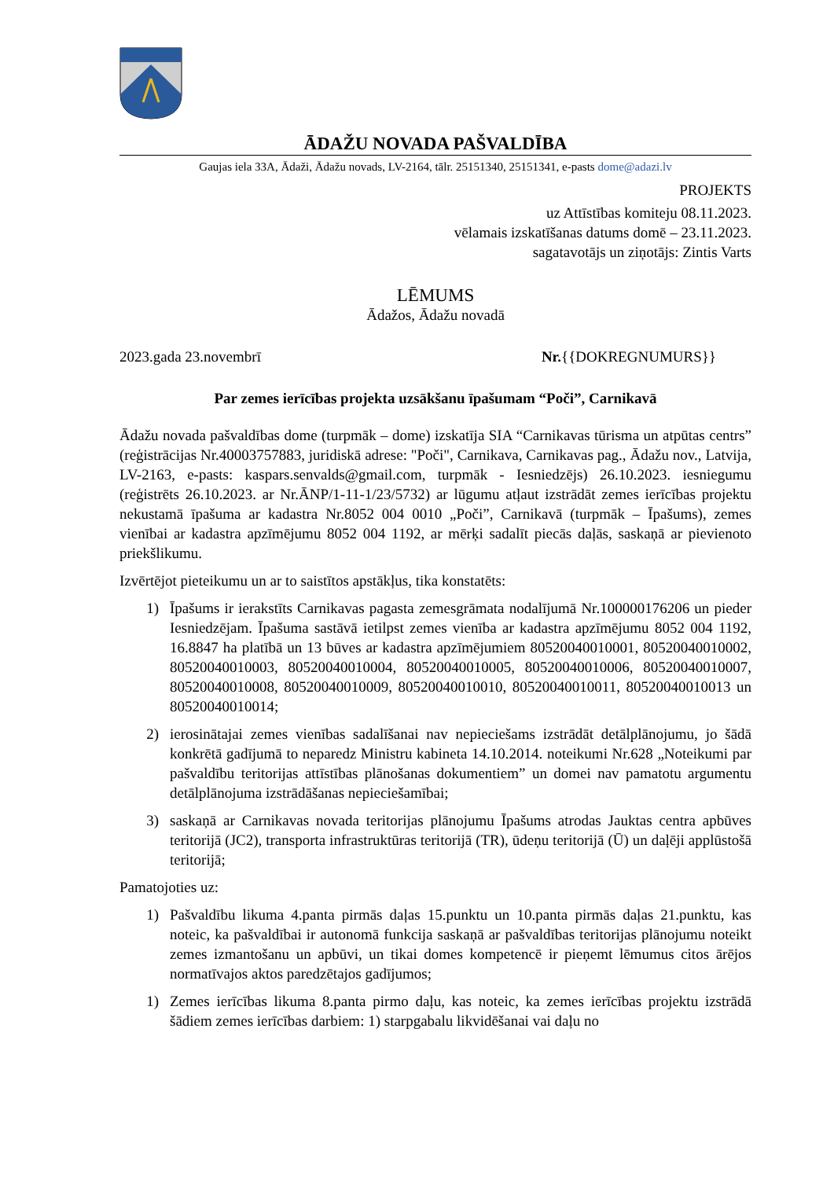ĀDAŽU NOVADA PAŠVALDĪBA
Gaujas iela 33A, Ādaži, Ādažu novads, LV-2164, tālr. 25151340, 25151341, e-pasts dome@adazi.lv
PROJEKTS
uz Attīstības komiteju 08.11.2023.
vēlamais izskatīšanas datums domē – 23.11.2023.
sagatavotājs un ziņotājs: Zintis Varts
LĒMUMS
Ādažos, Ādažu novadā
2023.gada 23.novembrī Nr.{{DOKREGNUMURS}}
Par zemes ierīcības projekta uzsākšanu īpašumam “Poči”, Carnikavā
Ādažu novada pašvaldības dome (turpmāk – dome) izskatīja SIA “Carnikavas tūrisma un atpūtas centrs” (reģistrācijas Nr.40003757883, juridiskā adrese: "Poči", Carnikava, Carnikavas pag., Ādažu nov., Latvija, LV-2163, e-pasts: kaspars.senvalds@gmail.com, turpmāk - Iesniedzējs) 26.10.2023. iesniegumu (reģistrēts 26.10.2023. ar Nr.ĀNP/1-11-1/23/5732) ar lūgumu atļaut izstrādāt zemes ierīcības projektu nekustamā īpašuma ar kadastra Nr.8052 004 0010 „Poči”, Carnikavā (turpmāk – Īpašums), zemes vienībai ar kadastra apzīmējumu 8052 004 1192, ar mērķi sadalīt piecās daļās, saskaņā ar pievienoto priekšlikumu.
Izvērtējot pieteikumu un ar to saistītos apstākļus, tika konstatēts:
1) Īpašums ir ierakstīts Carnikavas pagasta zemesgrāmata nodalījumā Nr.100000176206 un pieder Iesniedzējam. Īpašuma sastāvā ietilpst zemes vienība ar kadastra apzīmējumu 8052 004 1192, 16.8847 ha platībā un 13 būves ar kadastra apzīmējumiem 80520040010001, 80520040010002, 80520040010003, 80520040010004, 80520040010005, 80520040010006, 80520040010007, 80520040010008, 80520040010009, 80520040010010, 80520040010011, 80520040010013 un 80520040010014;
2) ierosinātajai zemes vienības sadalīšanai nav nepieciešams izstrādāt detālplānojumu, jo šādā konkrētā gadījumā to neparedz Ministru kabineta 14.10.2014. noteikumi Nr.628 „Noteikumi par pašvaldību teritorijas attīstības plānošanas dokumentiem” un domei nav pamatotu argumentu detālplānojuma izstrādāšanas nepieciešamībai;
3) saskaņā ar Carnikavas novada teritorijas plānojumu Īpašums atrodas Jauktas centra apbūves teritorijā (JC2), transporta infrastruktūras teritorijā (TR), ūdeņu teritorijā (Ū) un daļēji applūstošā teritorijā;
Pamatojoties uz:
1) Pašvaldību likuma 4.panta pirmās daļas 15.punktu un 10.panta pirmās daļas 21.punktu, kas noteic, ka pašvaldībai ir autonomā funkcija saskaņā ar pašvaldības teritorijas plānojumu noteikt zemes izmantošanu un apbūvi, un tikai domes kompetencē ir pieņemt lēmumus citos ārējos normatīvajos aktos paredzētajos gadījumos;
1) Zemes ierīcības likuma 8.panta pirmo daļu, kas noteic, ka zemes ierīcības projektu izstrādā šādiem zemes ierīcības darbiem: 1) starpgabalu likvidēšanai vai daļu no